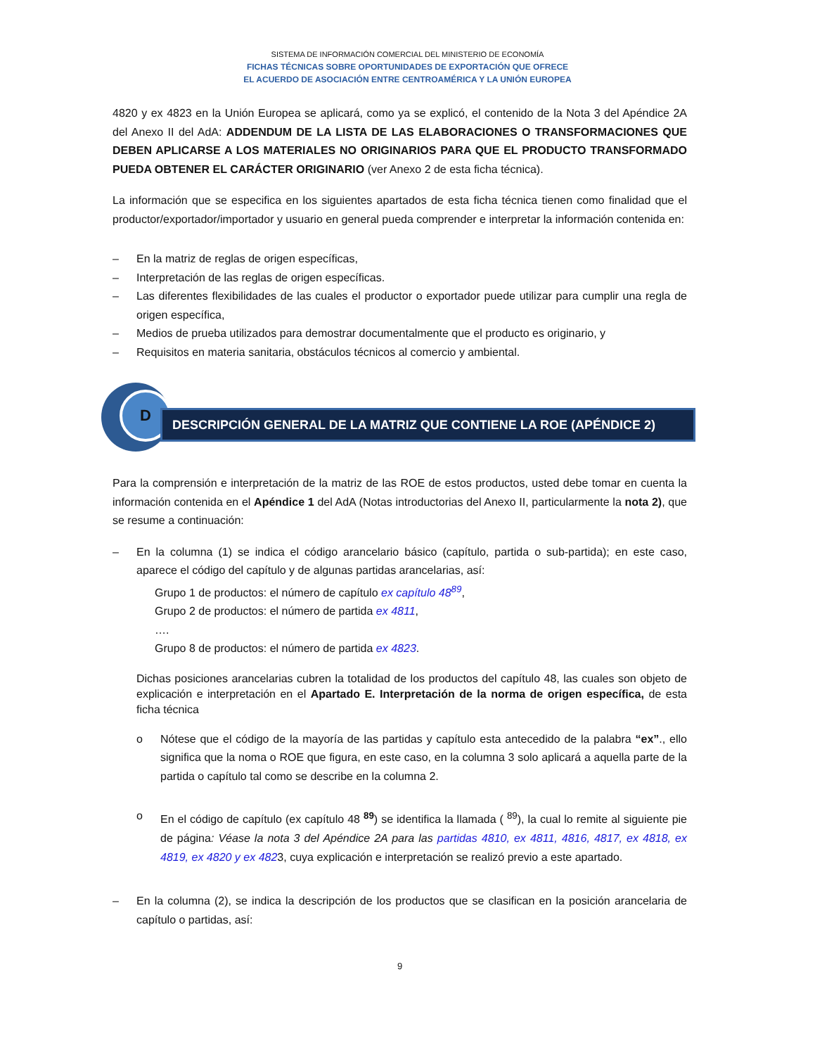SISTEMA DE INFORMACIÓN COMERCIAL DEL MINISTERIO DE ECONOMÍA
FICHAS TÉCNICAS SOBRE OPORTUNIDADES DE EXPORTACIÓN QUE OFRECE
EL ACUERDO DE ASOCIACIÓN ENTRE CENTROAMÉRICA Y LA UNIÓN EUROPEA
4820 y ex 4823 en la Unión Europea se aplicará, como ya se explicó, el contenido de la Nota 3 del Apéndice 2A del Anexo II del AdA: ADDENDUM DE LA LISTA DE LAS ELABORACIONES O TRANSFORMACIONES QUE DEBEN APLICARSE A LOS MATERIALES NO ORIGINARIOS PARA QUE EL PRODUCTO TRANSFORMADO PUEDA OBTENER EL CARÁCTER ORIGINARIO (ver Anexo 2 de esta ficha técnica).
La información que se especifica en los siguientes apartados de esta ficha técnica tienen como finalidad que el productor/exportador/importador y usuario en general pueda comprender e interpretar la información contenida en:
– En la matriz de reglas de origen específicas,
– Interpretación de las reglas de origen específicas.
– Las diferentes flexibilidades de las cuales el productor o exportador puede utilizar para cumplir una regla de origen específica,
– Medios de prueba utilizados para demostrar documentalmente que el producto es originario, y
– Requisitos en materia sanitaria, obstáculos técnicos al comercio y ambiental.
D
DESCRIPCIÓN GENERAL DE LA MATRIZ QUE CONTIENE LA ROE (APÉNDICE 2)
Para la comprensión e interpretación de la matriz de las ROE de estos productos, usted debe tomar en cuenta la información contenida en el Apéndice 1 del AdA (Notas introductorias del Anexo II, particularmente la nota 2), que se resume a continuación:
– En la columna (1) se indica el código arancelario básico (capítulo, partida o sub-partida); en este caso, aparece el código del capítulo y de algunas partidas arancelarias, así:
Grupo 1 de productos: el número de capítulo ex capítulo 48<sup>89</sup>,
Grupo 2 de productos: el número de partida ex 4811,
….
Grupo 8 de productos: el número de partida ex 4823.
Dichas posiciones arancelarias cubren la totalidad de los productos del capítulo 48, las cuales son objeto de explicación e interpretación en el Apartado E. Interpretación de la norma de origen específica, de esta ficha técnica
o Nótese que el código de la mayoría de las partidas y capítulo esta antecedido de la palabra “ex”., ello significa que la noma o ROE que figura, en este caso, en la columna 3 solo aplicará a aquella parte de la partida o capítulo tal como se describe en la columna 2.
o En el código de capítulo (ex capítulo 48 <sup>89</sup>) se identifica la llamada ( <sup>89</sup>), la cual lo remite al siguiente pie de página: Véase la nota 3 del Apéndice 2A para las partidas 4810, ex 4811, 4816, 4817, ex 4818, ex 4819, ex 4820 y ex 4823, cuya explicación e interpretación se realizó previo a este apartado.
– En la columna (2), se indica la descripción de los productos que se clasifican en la posición arancelaria de capítulo o partidas, así:
9